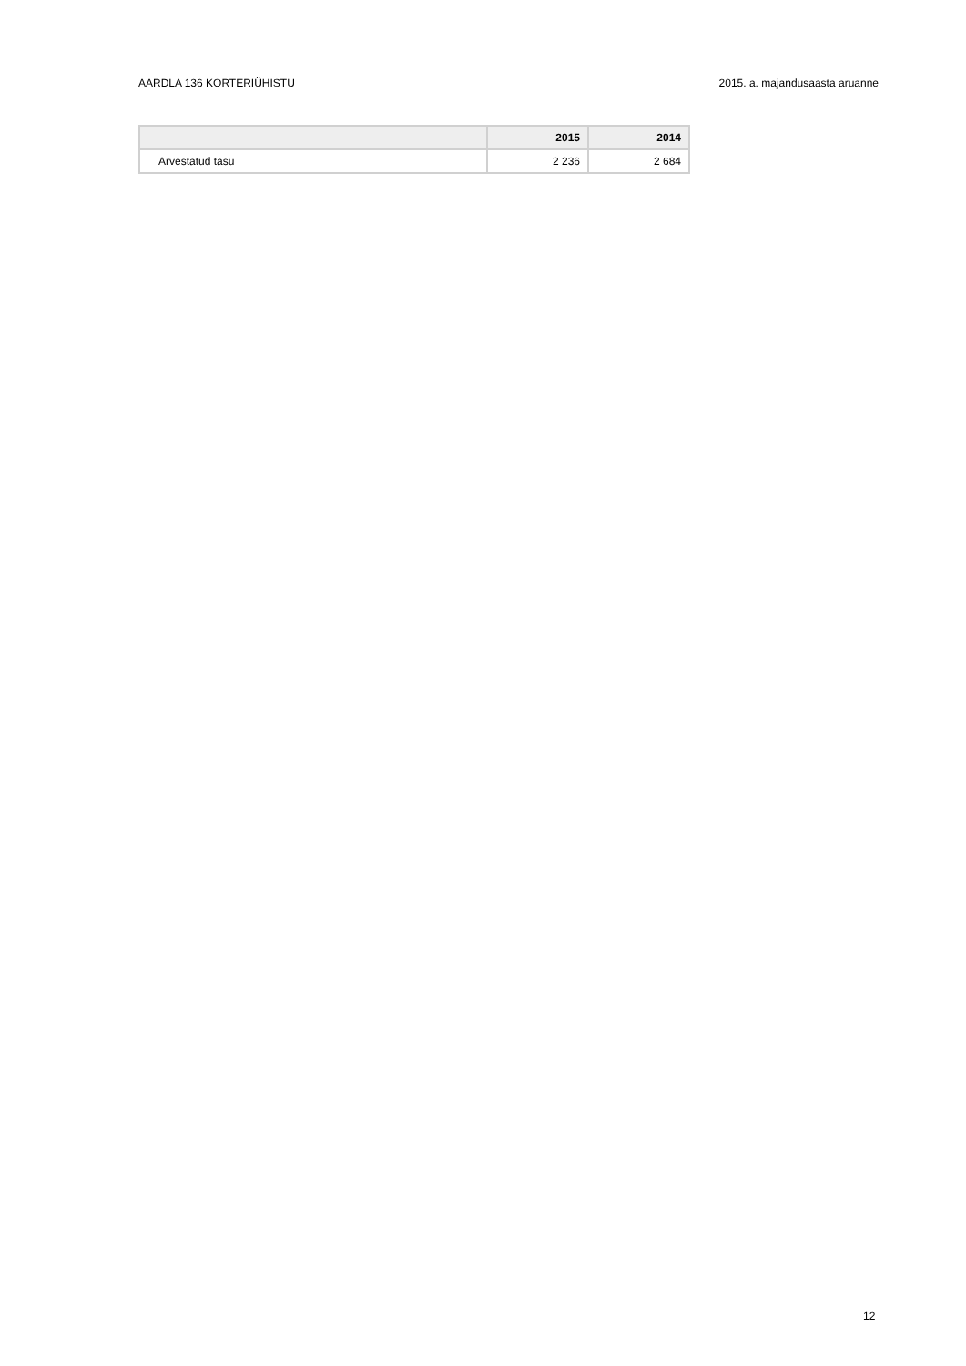AARDLA 136 KORTERIÜHISTU 2015. a. majandusaasta aruanne
| | 2015 | 2014 |
| --- | --- | --- |
| Arvestatud tasu | 2 236 | 2 684 |
12